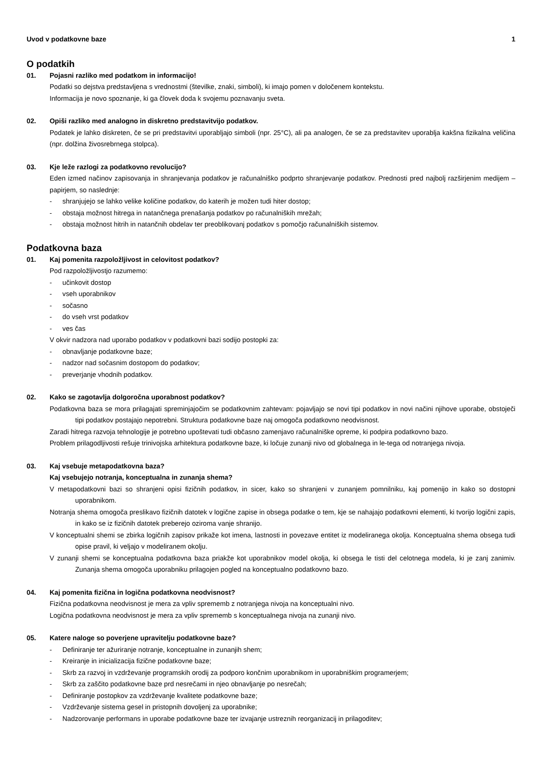Uvod v podatkovne baze 1
O podatkih
01. Pojasni razliko med podatkom in informacijo!
Podatki so dejstva predstavljena s vrednostmi (številke, znaki, simboli), ki imajo pomen v določenem kontekstu.
Informacija je novo spoznanje, ki ga človek doda k svojemu poznavanju sveta.
02. Opiši razliko med analogno in diskretno predstavitvijo podatkov.
Podatek je lahko diskreten, če se pri predstavitvi uporabljajo simboli (npr. 25°C), ali pa analogen, če se za predstavitev uporablja kakšna fizikalna veličina (npr. dolžina živosrebrnega stolpca).
03. Kje leže razlogi za podatkovno revolucijo?
Eden izmed načinov zapisovanja in shranjevanja podatkov je računalniško podprto shranjevanje podatkov. Prednosti pred najbolj razširjenim medijem – papirjem, so naslednje:
- shranjujejo se lahko velike količine podatkov, do katerih je možen tudi hiter dostop;
- obstaja možnost hitrega in natančnega prenašanja podatkov po računalniških mrežah;
- obstaja možnost hitrih in natančnih obdelav ter preoblikovanj podatkov s pomočjo računalniških sistemov.
Podatkovna baza
01. Kaj pomenita razpoložljivost in celovitost podatkov?
Pod razpoložljivostjo razumemo:
- učinkovit dostop
- vseh uporabnikov
- sočasno
- do vseh vrst podatkov
- ves čas
V okvir nadzora nad uporabo podatkov v podatkovni bazi sodijo postopki za:
- obnavljanje podatkovne baze;
- nadzor nad sočasnim dostopom do podatkov;
- preverjanje vhodnih podatkov.
02. Kako se zagotavlja dolgoročna uporabnost podatkov?
Podatkovna baza se mora prilagajati spreminjajočim se podatkovnim zahtevam: pojavljajo se novi tipi podatkov in novi načini njihove uporabe, obstoječi tipi podatkov postajajo nepotrebni. Struktura podatkovne baze naj omogoča podatkovno neodvisnost.
Zaradi hitrega razvoja tehnologije je potrebno upoštevati tudi občasno zamenjavo računalniške opreme, ki podpira podatkovno bazo.
Problem prilagodljivosti rešuje trinivojska arhitektura podatkovne baze, ki ločuje zunanji nivo od globalnega in le-tega od notranjega nivoja.
03. Kaj vsebuje metapodatkovna baza?
Kaj vsebujejo notranja, konceptualna in zunanja shema?
V metapodatkovni bazi so shranjeni opisi fizičnih podatkov, in sicer, kako so shranjeni v zunanjem pomnilniku, kaj pomenijo in kako so dostopni uporabnikom.
Notranja shema omogoča preslikavo fizičnih datotek v logične zapise in obsega podatke o tem, kje se nahajajo podatkovni elementi, ki tvorijo logični zapis, in kako se iz fizičnih datotek preberejo oziroma vanje shranijo.
V konceptualni shemi se zbirka logičnih zapisov prikaže kot imena, lastnosti in povezave entitet iz modeliranega okolja. Konceptualna shema obsega tudi opise pravil, ki veljajo v modeliranem okolju.
V zunanji shemi se konceptualna podatkovna baza priakže kot uporabnikov model okolja, ki obsega le tisti del celotnega modela, ki je zanj zanimiv. Zunanja shema omogoča uporabniku prilagojen pogled na konceptualno podatkovno bazo.
04. Kaj pomenita fizična in logična podatkovna neodvisnost?
Fizična podatkovna neodvisnost je mera za vpliv sprememb z notranjega nivoja na konceptualni nivo.
Logična podatkovna neodvisnost je mera za vpliv sprememb s konceptualnega nivoja na zunanji nivo.
05. Katere naloge so poverjene upravitelju podatkovne baze?
- Definiranje ter ažuriranje notranje, konceptualne in zunanjih shem;
- Kreiranje in inicializacija fizične podatkovne baze;
- Skrb za razvoj in vzdrževanje programskih orodij za podporo končnim uporabnikom in uporabniškim programerjem;
- Skrb za zaščito podatkovne baze prd nesrečami in njeo obnavljanje po nesrečah;
- Definiranje postopkov za vzdrževanje kvalitete podatkovne baze;
- Vzdrževanje sistema gesel in pristopnih dovoljenj za uporabnike;
- Nadzorovanje performans in uporabe podatkovne baze ter izvajanje ustreznih reorganizacij in prilagoditev;